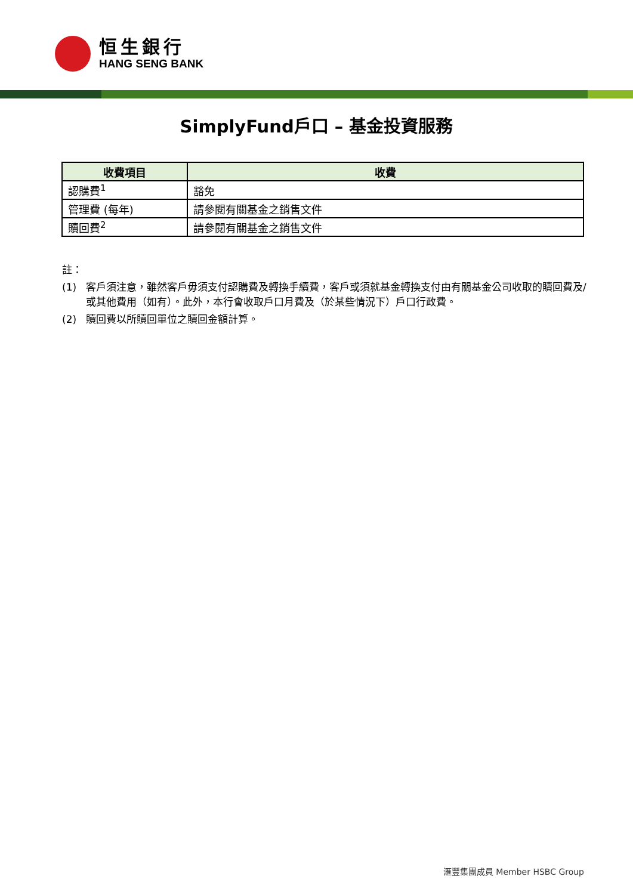恒生銀行
HANG SENG BANK
SimplyFund戶口 – 基金投資服務
| 收費項目 | 收費 |
| --- | --- |
| 認購費<sup>1</sup> | 豁免 |
| 管理費 (每年) | 請參閱有關基金之銷售文件 |
| 贖回費<sup>2</sup> | 請參閱有關基金之銷售文件 |
註：
(1) 客戶須注意，雖然客戶毋須支付認購費及轉換手續費，客戶或須就基金轉換支付由有關基金公司收取的贖回費及/或其他費用（如有）。此外，本行會收取戶口月費及（於某些情況下）戶口行政費。
(2) 贖回費以所贖回單位之贖回金額計算。
滙豐集團成員 Member HSBC Group